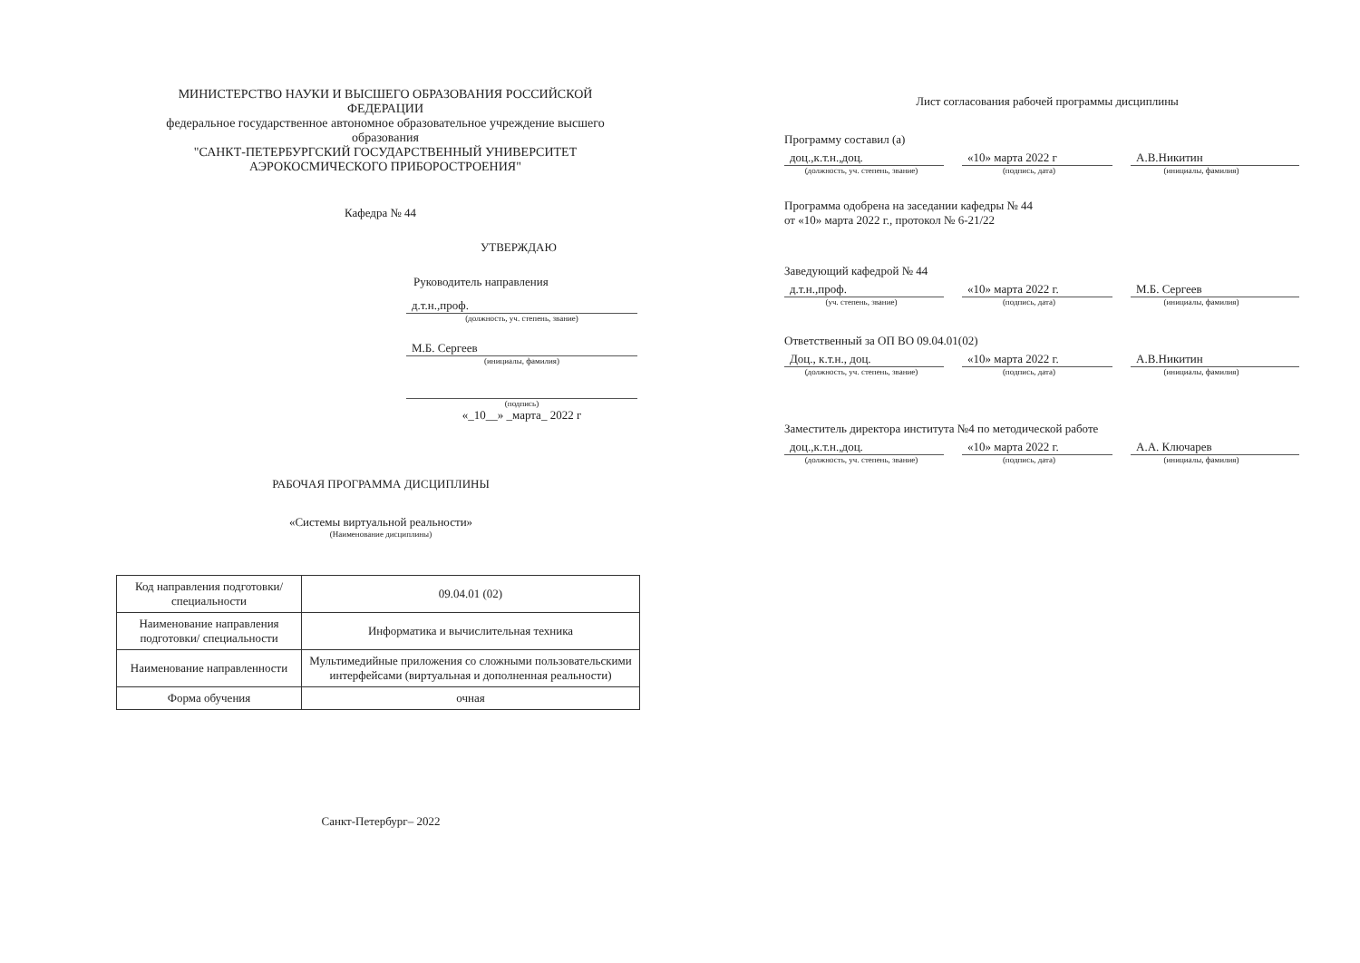МИНИСТЕРСТВО НАУКИ И ВЫСШЕГО ОБРАЗОВАНИЯ РОССИЙСКОЙ ФЕДЕРАЦИИ
федеральное государственное автономное образовательное учреждение высшего образования
"САНКТ-ПЕТЕРБУРГСКИЙ ГОСУДАРСТВЕННЫЙ УНИВЕРСИТЕТ АЭРОКОСМИЧЕСКОГО ПРИБОРОСТРОЕНИЯ"
Кафедра № 44
УТВЕРЖДАЮ
Руководитель направления
д.т.н.,проф.
(должность, уч. степень, звание)
М.Б. Сергеев
(инициалы, фамилия)
(подпись)
«_10__» _марта_ 2022 г
РАБОЧАЯ ПРОГРАММА ДИСЦИПЛИНЫ
«Системы виртуальной реальности»
(Наименование дисциплины)
| Код направления подготовки/ специальности | 09.04.01 (02) |
| Наименование направления подготовки/ специальности | Информатика и вычислительная техника |
| Наименование направленности | Мультимедийные приложения со сложными пользовательскими интерфейсами (виртуальная и дополненная реальности) |
| Форма обучения | очная |
Санкт-Петербург– 2022
Лист согласования рабочей программы дисциплины
Программу составил (а)
доц.,к.т.н.,доц. «10» марта 2022 г А.В.Никитин
(должность, уч. степень, звание)
(подпись, дата) (инициалы, фамилия)
Программа одобрена на заседании кафедры № 44
от «10» марта 2022 г., протокол № 6-21/22
Заведующий кафедрой № 44
д.т.н.,проф. «10» марта 2022 г. М.Б. Сергеев
(уч. степень, звание) (подпись, дата) (инициалы, фамилия)
Ответственный за ОП ВО 09.04.01(02)
Доц., к.т.н., доц. «10» марта 2022 г. А.В.Никитин
(должность, уч. степень, звание)
(подпись, дата) (инициалы, фамилия)
Заместитель директора института №4 по методической работе
доц.,к.т.н.,доц. «10» марта 2022 г. А.А. Ключарев
(должность, уч. степень, звание)
(подпись, дата) (инициалы, фамилия)